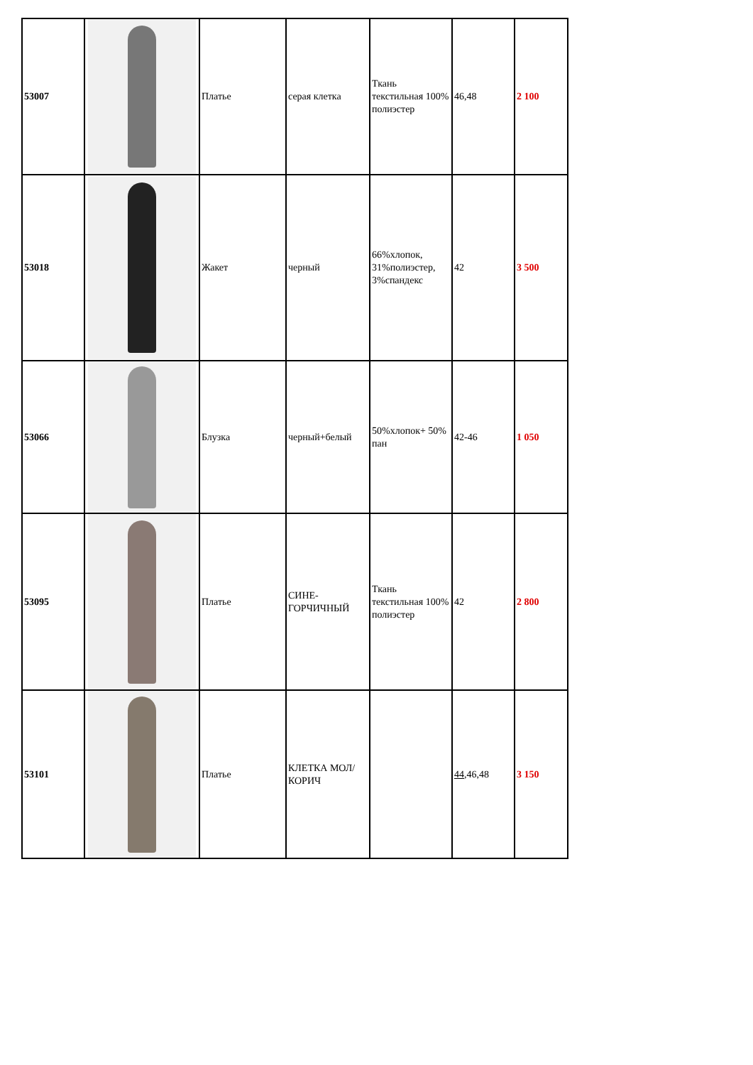| 53007 | | Платье | серая клетка | Ткань текстильная 100% полиэстер | 46,48 | 2 100 |
| 53018 | | Жакет | черный | 66%хлопок, 31%полиэстер, 3%спандекс | 42 | 3 500 |
| 53066 | | Блузка | черный+белый | 50%хлопок+ 50% пан | 42-46 | 1 050 |
| 53095 | | Платье | СИНЕ-ГОРЧИЧНЫЙ | Ткань текстильная 100% полиэстер | 42 | 2 800 |
| 53101 | | Платье | КЛЕТКА МОЛ/КОРИЧ | | 44 ,46,48 | 3 150 |